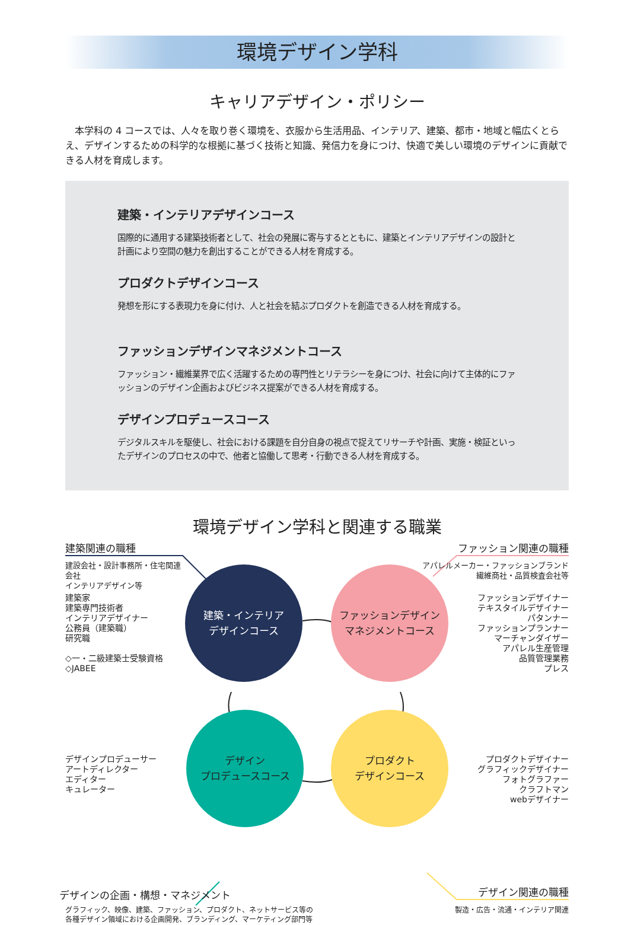環境デザイン学科
キャリアデザイン・ポリシー
本学科の 4 コースでは、人々を取り巻く環境を、衣服から生活用品、インテリア、建築、都市・地域と幅広くとらえ、デザインするための科学的な根拠に基づく技術と知識、発信力を身につけ、快適で美しい環境のデザインに貢献できる人材を育成します。
建築・インテリアデザインコース
国際的に通用する建築技術者として、社会の発展に寄与するとともに、建築とインテリアデザインの設計と計画により空間の魅力を創出することができる人材を育成する。
プロダクトデザインコース
発想を形にする表現力を身に付け、人と社会を結ぶプロダクトを創造できる人材を育成する。
ファッションデザインマネジメントコース
ファッション・繊維業界で広く活躍するための専門性とリテラシーを身につけ、社会に向けて主体的にファッションのデザイン企画およびビジネス提案ができる人材を育成する。
デザインプロデュースコース
デジタルスキルを駆使し、社会における課題を自分自身の視点で捉えてリサーチや計画、実施・検証といったデザインのプロセスの中で、他者と協働して思考・行動できる人材を育成する。
環境デザイン学科と関連する職業
建築関連の職種
建設会社・設計事務所・住宅関連会社
インテリアデザイン等
建築家
建築専門技術者
インテリアデザイナー
公務員（建築職）
研究職
◇一・二級建築士受験資格
◇JABEE
ファッション関連の職種
アパレルメーカー・ファッションブランド
繊維商社・品質検査会社等
ファッションデザイナー
テキスタイルデザイナー
パタンナー
ファッションプランナー
マーチャンダイザー
アパレル生産管理
品質管理業務
プレス
建築・インテリア
デザインコース
ファッションデザイン
マネジメントコース
デザイン
プロデュースコース
プロダクト
デザインコース
デザインプロデューサー
アートディレクター
エディター
キュレーター
プロダクトデザイナー
グラフィックデザイナー
フォトグラファー
クラフトマン
webデザイナー
デザインの企画・構想・マネジメント デザイン関連の職種
グラフィック、映像、建築、ファッション、プロダクト、ネットサービス等の
各種デザイン領域における企画開発、ブランディング、マーケティング部門等
製造・広告・流通・インテリア関連